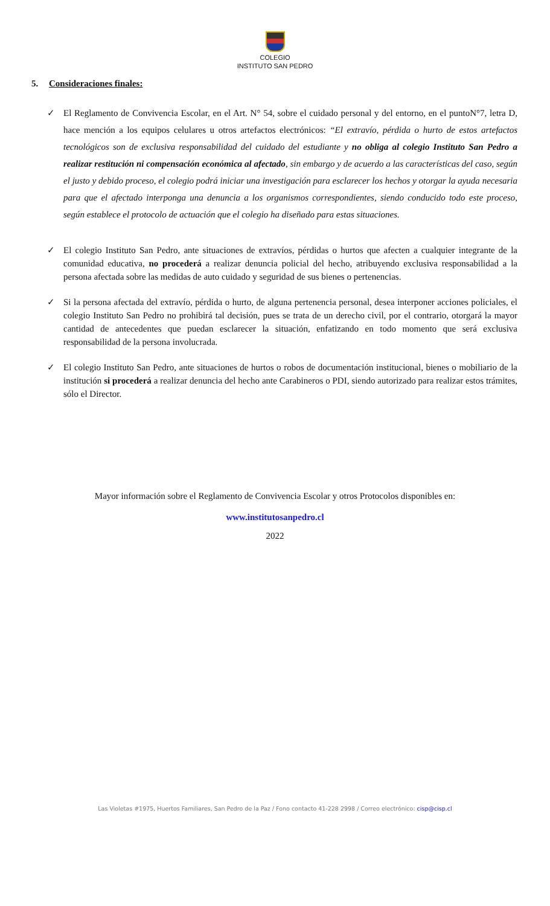COLEGIO
INSTITUTO SAN PEDRO
5. Consideraciones finales:
✓ El Reglamento de Convivencia Escolar, en el Art. N° 54, sobre el cuidado personal y del entorno, en el puntoN°7, letra D, hace mención a los equipos celulares u otros artefactos electrónicos: “El extravío, pérdida o hurto de estos artefactos tecnológicos son de exclusiva responsabilidad del cuidado del estudiante y no obliga al colegio Instituto San Pedro a realizar restitución ni compensación económica al afectado, sin embargo y de acuerdo a las características del caso, según el justo y debido proceso, el colegio podrá iniciar una investigación para esclarecer los hechos y otorgar la ayuda necesaria para que el afectado interponga una denuncia a los organismos correspondientes, siendo conducido todo este proceso, según establece el protocolo de actuación que el colegio ha diseñado para estas situaciones.
✓ El colegio Instituto San Pedro, ante situaciones de extravíos, pérdidas o hurtos que afecten a cualquier integrante de la comunidad educativa, no procederá a realizar denuncia policial del hecho, atribuyendo exclusiva responsabilidad a la persona afectada sobre las medidas de auto cuidado y seguridad de sus bienes o pertenencias.
✓ Si la persona afectada del extravío, pérdida o hurto, de alguna pertenencia personal, desea interponer acciones policiales, el colegio Instituto San Pedro no prohibirá tal decisión, pues se trata de un derecho civil, por el contrario, otorgará la mayor cantidad de antecedentes que puedan esclarecer la situación, enfatizando en todo momento que será exclusiva responsabilidad de la persona involucrada.
✓ El colegio Instituto San Pedro, ante situaciones de hurtos o robos de documentación institucional, bienes o mobiliario de la institución si procederá a realizar denuncia del hecho ante Carabineros o PDI, siendo autorizado para realizar estos trámites, sólo el Director.
Mayor información sobre el Reglamento de Convivencia Escolar y otros Protocolos disponibles en:
www.institutosanpedro.cl
2022
Las Violetas #1975, Huertos Familiares, San Pedro de la Paz / Fono contacto 41-228 2998 / Correo electrónico: cisp@cisp.cl